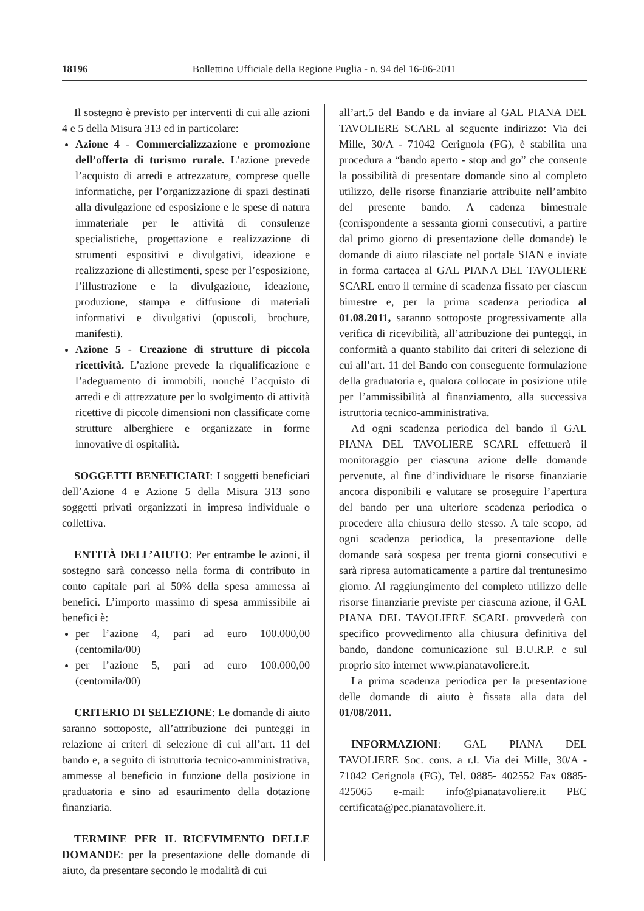18196 Bollettino Ufficiale della Regione Puglia - n. 94 del 16-06-2011
Il sostegno è previsto per interventi di cui alle azioni 4 e 5 della Misura 313 ed in particolare:
Azione 4 - Commercializzazione e promozione dell’offerta di turismo rurale. L’azione prevede l’acquisto di arredi e attrezzature, comprese quelle informatiche, per l’organizzazione di spazi destinati alla divulgazione ed esposizione e le spese di natura immateriale per le attività di consulenze specialistiche, progettazione e realizzazione di strumenti espositivi e divulgativi, ideazione e realizzazione di allestimenti, spese per l’esposizione, l’illustrazione e la divulgazione, ideazione, produzione, stampa e diffusione di materiali informativi e divulgativi (opuscoli, brochure, manifesti).
Azione 5 - Creazione di strutture di piccola ricettività. L’azione prevede la riqualificazione e l’adeguamento di immobili, nonché l’acquisto di arredi e di attrezzature per lo svolgimento di attività ricettive di piccole dimensioni non classificate come strutture alberghiere e organizzate in forme innovative di ospitalità.
SOGGETTI BENEFICIARI: I soggetti beneficiari dell’Azione 4 e Azione 5 della Misura 313 sono soggetti privati organizzati in impresa individuale o collettiva.
ENTITÀ DELL’AIUTO: Per entrambe le azioni, il sostegno sarà concesso nella forma di contributo in conto capitale pari al 50% della spesa ammessa ai benefici. L’importo massimo di spesa ammissibile ai benefici è:
per l’azione 4, pari ad euro 100.000,00 (centomila/00)
per l’azione 5, pari ad euro 100.000,00 (centomila/00)
CRITERIO DI SELEZIONE: Le domande di aiuto saranno sottoposte, all’attribuzione dei punteggi in relazione ai criteri di selezione di cui all’art. 11 del bando e, a seguito di istruttoria tecnico-amministrativa, ammesse al beneficio in funzione della posizione in graduatoria e sino ad esaurimento della dotazione finanziaria.
TERMINE PER IL RICEVIMENTO DELLE DOMANDE: per la presentazione delle domande di aiuto, da presentare secondo le modalità di cui
all’art.5 del Bando e da inviare al GAL PIANA DEL TAVOLIERE SCARL al seguente indirizzo: Via dei Mille, 30/A - 71042 Cerignola (FG), è stabilita una procedura a “bando aperto - stop and go” che consente la possibilità di presentare domande sino al completo utilizzo, delle risorse finanziarie attribuite nell’ambito del presente bando. A cadenza bimestrale (corrispondente a sessanta giorni consecutivi, a partire dal primo giorno di presentazione delle domande) le domande di aiuto rilasciate nel portale SIAN e inviate in forma cartacea al GAL PIANA DEL TAVOLIERE SCARL entro il termine di scadenza fissato per ciascun bimestre e, per la prima scadenza periodica al 01.08.2011, saranno sottoposte progressivamente alla verifica di ricevibilità, all’attribuzione dei punteggi, in conformità a quanto stabilito dai criteri di selezione di cui all’art. 11 del Bando con conseguente formulazione della graduatoria e, qualora collocate in posizione utile per l’ammissibilità al finanziamento, alla successiva istruttoria tecnico-amministrativa.
Ad ogni scadenza periodica del bando il GAL PIANA DEL TAVOLIERE SCARL effettuerà il monitoraggio per ciascuna azione delle domande pervenute, al fine d’individuare le risorse finanziarie ancora disponibili e valutare se proseguire l’apertura del bando per una ulteriore scadenza periodica o procedere alla chiusura dello stesso. A tale scopo, ad ogni scadenza periodica, la presentazione delle domande sarà sospesa per trenta giorni consecutivi e sarà ripresa automaticamente a partire dal trentunesimo giorno. Al raggiungimento del completo utilizzo delle risorse finanziarie previste per ciascuna azione, il GAL PIANA DEL TAVOLIERE SCARL provvederà con specifico provvedimento alla chiusura definitiva del bando, dandone comunicazione sul B.U.R.P. e sul proprio sito internet www.pianatavoliere.it.
La prima scadenza periodica per la presentazione delle domande di aiuto è fissata alla data del 01/08/2011.
INFORMAZIONI: GAL PIANA DEL TAVOLIERE Soc. cons. a r.l. Via dei Mille, 30/A - 71042 Cerignola (FG), Tel. 0885- 402552 Fax 0885-425065 e-mail: info@pianatavoliere.it PEC certificata@pec.pianatavoliere.it.